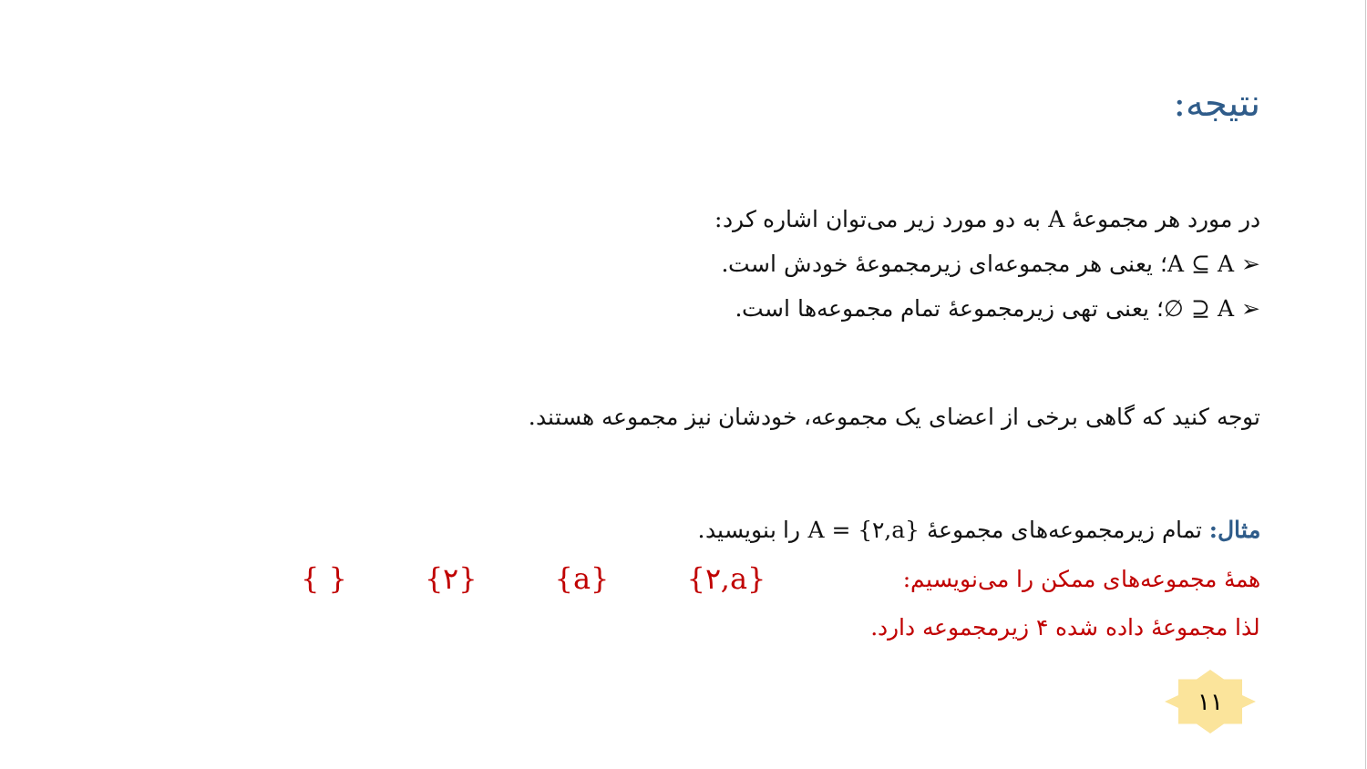نتیجه:
در مورد هر مجموعهٔ A به دو مورد زیر می‌توان اشاره کرد:
➢ A ⊆ A؛ یعنی هر مجموعه‌ای زیرمجموعهٔ خودش است.
➢ A ⊆ ∅؛ یعنی تهی زیرمجموعهٔ تمام مجموعه‌ها است.
توجه کنید که گاهی برخی از اعضای یک مجموعه، خودشان نیز مجموعه هستند.
مثال: تمام زیرمجموعه‌های مجموعهٔ A = {۲,a} را بنویسید.
همهٔ مجموعه‌های ممکن را می‌نویسیم:
{ } {۲} {a} {۲,a}
لذا مجموعهٔ داده شده ۴ زیرمجموعه دارد.
۱۱